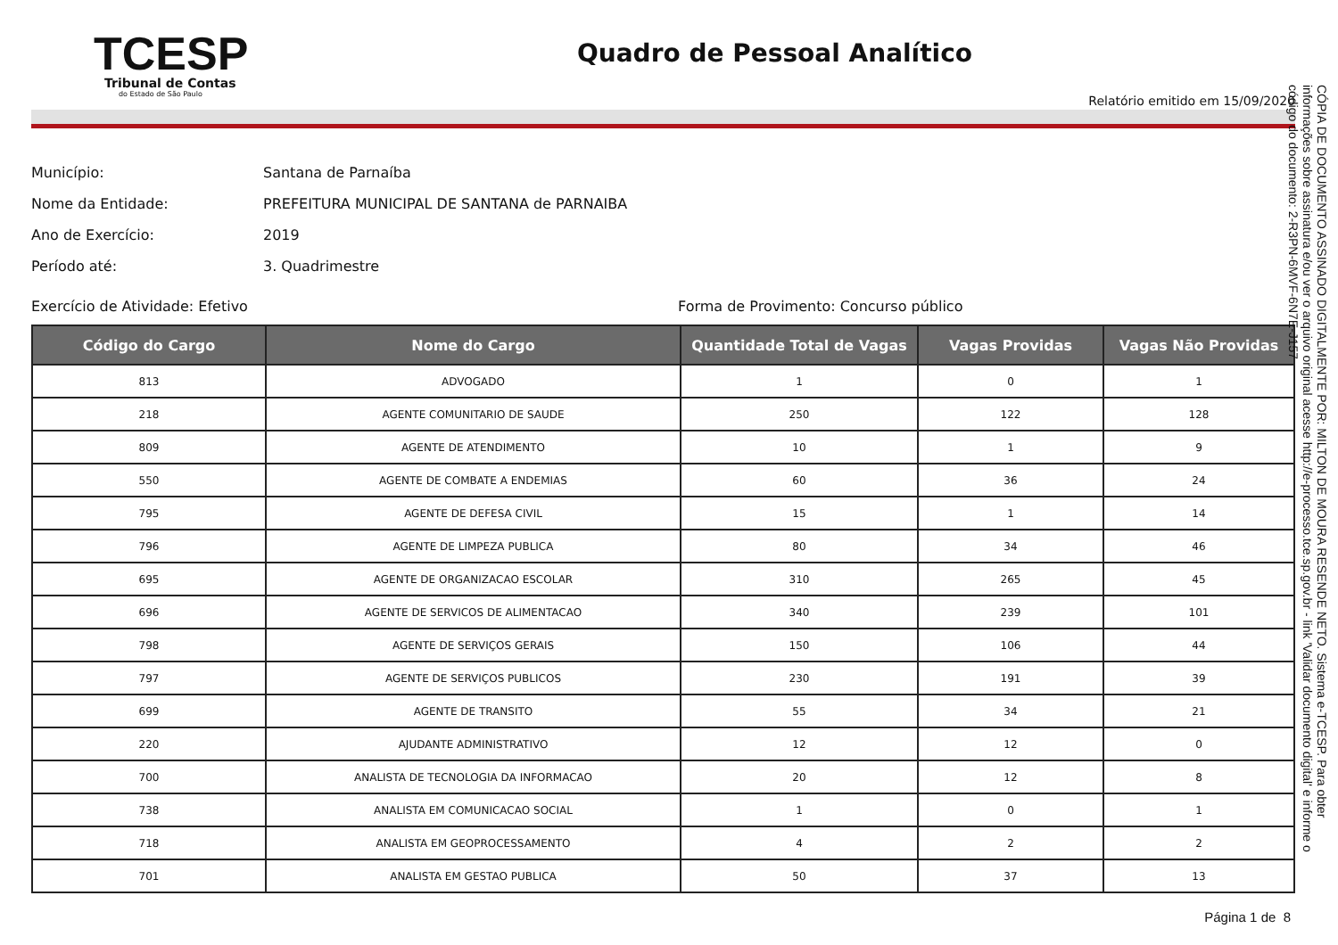TCESP
Tribunal de Contas
do Estado de São Paulo
Quadro de Pessoal Analítico
Relatório emitido em 15/09/2020
Município: Santana de Parnaíba
Nome da Entidade: PREFEITURA MUNICIPAL DE SANTANA de PARNAIBA
Ano de Exercício: 2019
Período até: 3. Quadrimestre
Exercício de Atividade: Efetivo Forma de Provimento: Concurso público
| Código do Cargo | Nome do Cargo | Quantidade Total de Vagas | Vagas Providas | Vagas Não Providas |
| --- | --- | --- | --- | --- |
| 813 | ADVOGADO | 1 | 0 | 1 |
| 218 | AGENTE COMUNITARIO DE SAUDE | 250 | 122 | 128 |
| 809 | AGENTE DE ATENDIMENTO | 10 | 1 | 9 |
| 550 | AGENTE DE COMBATE A ENDEMIAS | 60 | 36 | 24 |
| 795 | AGENTE DE DEFESA CIVIL | 15 | 1 | 14 |
| 796 | AGENTE DE LIMPEZA PUBLICA | 80 | 34 | 46 |
| 695 | AGENTE DE ORGANIZACAO ESCOLAR | 310 | 265 | 45 |
| 696 | AGENTE DE SERVICOS DE ALIMENTACAO | 340 | 239 | 101 |
| 798 | AGENTE DE SERVIÇOS GERAIS | 150 | 106 | 44 |
| 797 | AGENTE DE SERVIÇOS PUBLICOS | 230 | 191 | 39 |
| 699 | AGENTE DE TRANSITO | 55 | 34 | 21 |
| 220 | AJUDANTE ADMINISTRATIVO | 12 | 12 | 0 |
| 700 | ANALISTA DE TECNOLOGIA DA INFORMACAO | 20 | 12 | 8 |
| 738 | ANALISTA EM COMUNICACAO SOCIAL | 1 | 0 | 1 |
| 718 | ANALISTA EM GEOPROCESSAMENTO | 4 | 2 | 2 |
| 701 | ANALISTA EM GESTAO PUBLICA | 50 | 37 | 13 |
Página 1 de 8
CÓPIA DE DOCUMENTO ASSINADO DIGITALMENTE POR: MILTON DE MOURA RESENDE NETO. Sistema e-TCESP. Para obter informações sobre assinatura e/ou ver o arquivo original acesse http://e-processo.tce.sp.gov.br - link 'Validar documento digital' e informe o código do documento: 2-R3PN-6MVF-6N7E-J157